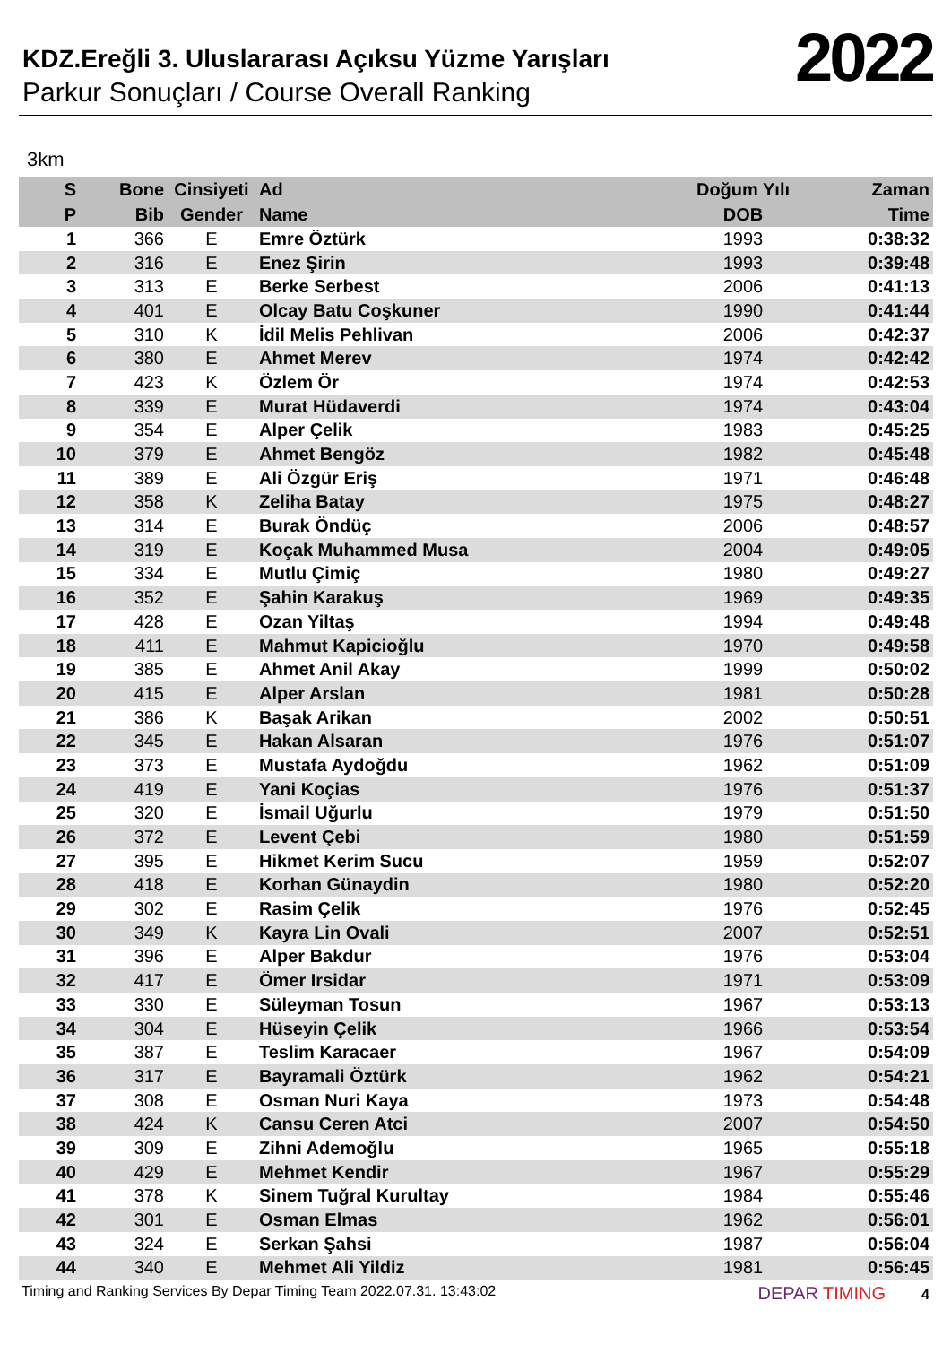KDZ.Ereğli 3. Uluslararası Açıksu Yüzme Yarışları
Parkur Sonuçları / Course Overall Ranking
2022
3km
| S | Bone | Cinsiyeti | Ad | Doğum Yılı | Zaman |
| --- | --- | --- | --- | --- | --- |
| P | Bib | Gender | Name | DOB | Time |
| 1 | 366 | E | Emre Öztürk | 1993 | 0:38:32 |
| 2 | 316 | E | Enez Şirin | 1993 | 0:39:48 |
| 3 | 313 | E | Berke Serbest | 2006 | 0:41:13 |
| 4 | 401 | E | Olcay Batu Coşkuner | 1990 | 0:41:44 |
| 5 | 310 | K | İdil Melis Pehlivan | 2006 | 0:42:37 |
| 6 | 380 | E | Ahmet Merev | 1974 | 0:42:42 |
| 7 | 423 | K | Özlem Ör | 1974 | 0:42:53 |
| 8 | 339 | E | Murat Hüdaverdi | 1974 | 0:43:04 |
| 9 | 354 | E | Alper Çelik | 1983 | 0:45:25 |
| 10 | 379 | E | Ahmet Bengöz | 1982 | 0:45:48 |
| 11 | 389 | E | Ali Özgür Eriş | 1971 | 0:46:48 |
| 12 | 358 | K | Zeliha Batay | 1975 | 0:48:27 |
| 13 | 314 | E | Burak Öndüç | 2006 | 0:48:57 |
| 14 | 319 | E | Koçak Muhammed Musa | 2004 | 0:49:05 |
| 15 | 334 | E | Mutlu Çimiç | 1980 | 0:49:27 |
| 16 | 352 | E | Şahin Karakuş | 1969 | 0:49:35 |
| 17 | 428 | E | Ozan Yiltaş | 1994 | 0:49:48 |
| 18 | 411 | E | Mahmut Kapicioğlu | 1970 | 0:49:58 |
| 19 | 385 | E | Ahmet Anil Akay | 1999 | 0:50:02 |
| 20 | 415 | E | Alper Arslan | 1981 | 0:50:28 |
| 21 | 386 | K | Başak Arikan | 2002 | 0:50:51 |
| 22 | 345 | E | Hakan Alsaran | 1976 | 0:51:07 |
| 23 | 373 | E | Mustafa Aydoğdu | 1962 | 0:51:09 |
| 24 | 419 | E | Yani Koçias | 1976 | 0:51:37 |
| 25 | 320 | E | İsmail Uğurlu | 1979 | 0:51:50 |
| 26 | 372 | E | Levent Çebi | 1980 | 0:51:59 |
| 27 | 395 | E | Hikmet Kerim Sucu | 1959 | 0:52:07 |
| 28 | 418 | E | Korhan Günaydin | 1980 | 0:52:20 |
| 29 | 302 | E | Rasim Çelik | 1976 | 0:52:45 |
| 30 | 349 | K | Kayra Lin Ovali | 2007 | 0:52:51 |
| 31 | 396 | E | Alper Bakdur | 1976 | 0:53:04 |
| 32 | 417 | E | Ömer Irsidar | 1971 | 0:53:09 |
| 33 | 330 | E | Süleyman Tosun | 1967 | 0:53:13 |
| 34 | 304 | E | Hüseyin Çelik | 1966 | 0:53:54 |
| 35 | 387 | E | Teslim Karacaer | 1967 | 0:54:09 |
| 36 | 317 | E | Bayramali Öztürk | 1962 | 0:54:21 |
| 37 | 308 | E | Osman Nuri Kaya | 1973 | 0:54:48 |
| 38 | 424 | K | Cansu Ceren Atci | 2007 | 0:54:50 |
| 39 | 309 | E | Zihni Ademoğlu | 1965 | 0:55:18 |
| 40 | 429 | E | Mehmet Kendir | 1967 | 0:55:29 |
| 41 | 378 | K | Sinem Tuğral Kurultay | 1984 | 0:55:46 |
| 42 | 301 | E | Osman Elmas | 1962 | 0:56:01 |
| 43 | 324 | E | Serkan Şahsi | 1987 | 0:56:04 |
| 44 | 340 | E | Mehmet Ali Yildiz | 1981 | 0:56:45 |
Timing and Ranking Services By Depar Timing Team 2022.07.31. 13:43:02 DEPAR TIMING 4